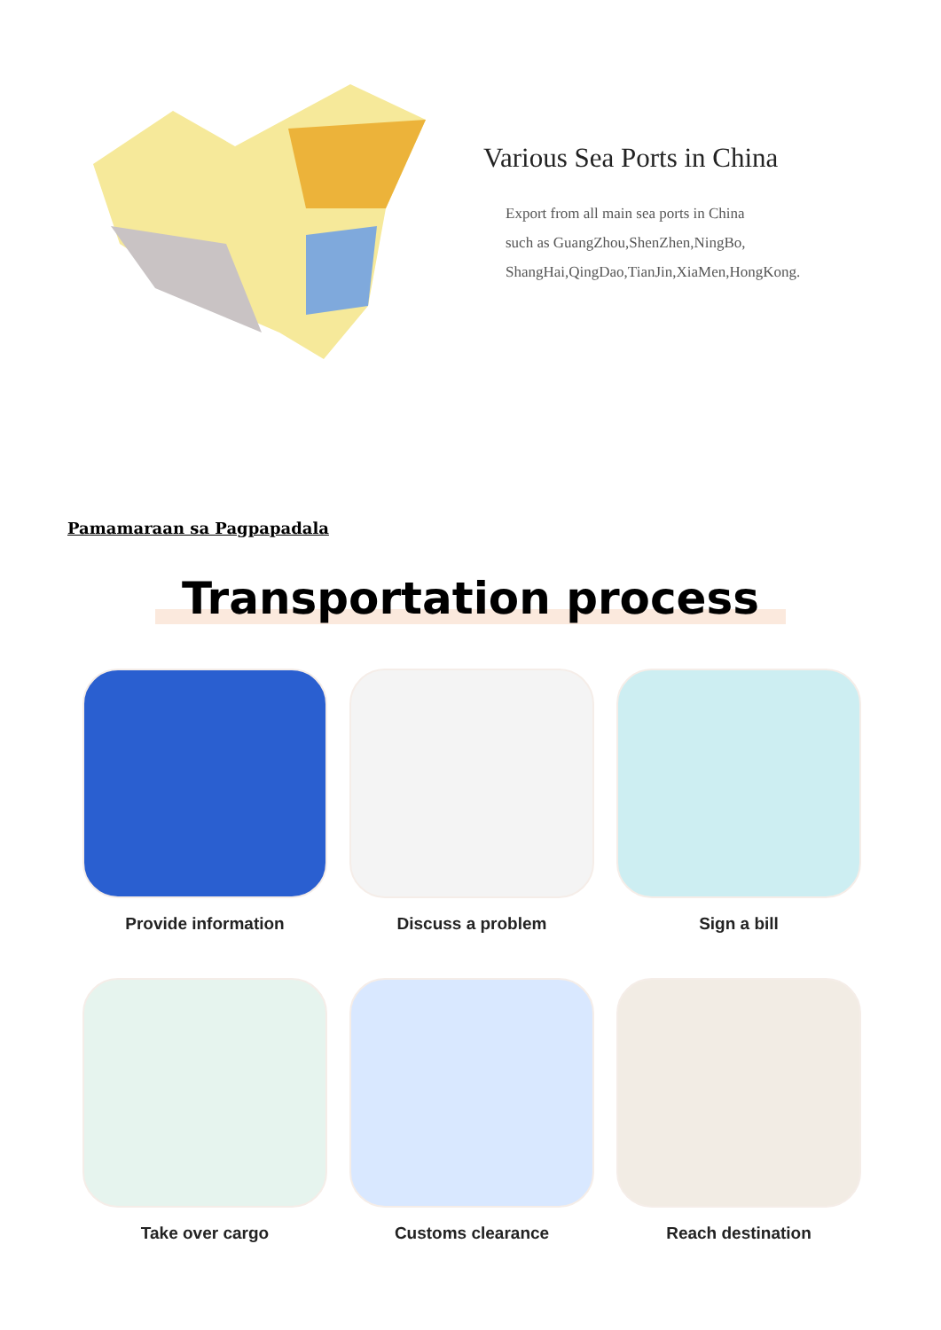Various Sea Ports in China
Export from all main sea ports in China
such as GuangZhou,ShenZhen,NingBo,
ShangHai,QingDao,TianJin,XiaMen,HongKong.
Pamamaraan sa Pagpapadala
Transportation process
Provide information
Discuss a problem
Sign a bill
Take over cargo
Customs clearance
Reach destination